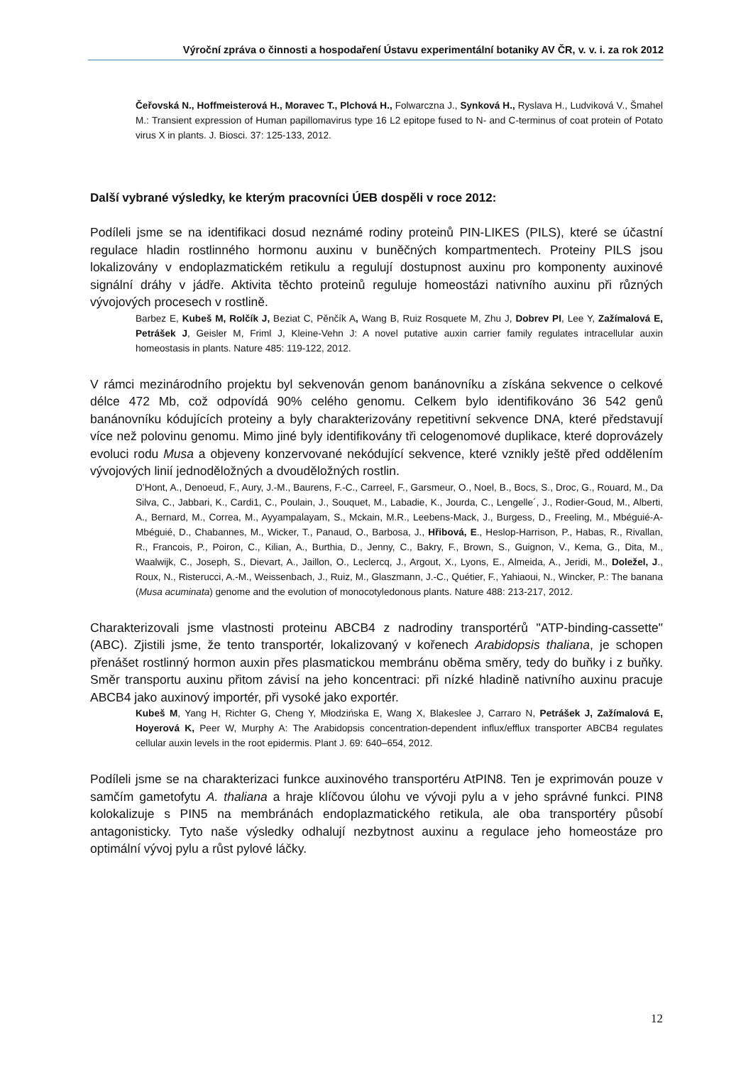Výroční zpráva o činnosti a hospodaření Ústavu experimentální botaniky AV ČR, v. v. i. za rok 2012
Čeřovská N., Hoffmeisterová H., Moravec T., Plchová H., Folwarczna J., Synková H., Ryslava H., Ludviková V., Šmahel M.: Transient expression of Human papillomavirus type 16 L2 epitope fused to N- and C-terminus of coat protein of Potato virus X in plants. J. Biosci. 37: 125-133, 2012.
Další vybrané výsledky, ke kterým pracovníci ÚEB dospěli v roce 2012:
Podíleli jsme se na identifikaci dosud neznámé rodiny proteinů PIN-LIKES (PILS), které se účastní regulace hladin rostlinného hormonu auxinu v buněčných kompartmentech. Proteiny PILS jsou lokalizovány v endoplazmatickém retikulu a regulují dostupnost auxinu pro komponenty auxinové signální dráhy v jádře. Aktivita těchto proteinů reguluje homeostázi nativního auxinu při různých vývojových procesech v rostlině.
Barbez E, Kubeš M, Rolčík J, Beziat C, Pěnčík A, Wang B, Ruiz Rosquete M, Zhu J, Dobrev PI, Lee Y, Zažímalová E, Petrášek J, Geisler M, Friml J, Kleine-Vehn J: A novel putative auxin carrier family regulates intracellular auxin homeostasis in plants. Nature 485: 119-122, 2012.
V rámci mezinárodního projektu byl sekvenován genom banánovníku a získána sekvence o celkové délce 472 Mb, což odpovídá 90% celého genomu. Celkem bylo identifikováno 36 542 genů banánovníku kódujících proteiny a byly charakterizovány repetitivní sekvence DNA, které představují více než polovinu genomu. Mimo jiné byly identifikovány tři celogenomové duplikace, které doprovázely evoluci rodu Musa a objeveny konzervované nekódující sekvence, které vznikly ještě před oddělením vývojových linií jednoděložných a dvouděložných rostlin.
D’Hont, A., Denoeud, F., Aury, J.-M., Baurens, F.-C., Carreel, F., Garsmeur, O., Noel, B., Bocs, S., Droc, G., Rouard, M., Da Silva, C., Jabbari, K., Cardi1, C., Poulain, J., Souquet, M., Labadie, K., Jourda, C., Lengelle´, J., Rodier-Goud, M., Alberti, A., Bernard, M., Correa, M., Ayyampalayam, S., Mckain, M.R., Leebens-Mack, J., Burgess, D., Freeling, M., Mbéguié-A-Mbéguié, D., Chabannes, M., Wicker, T., Panaud, O., Barbosa, J., Hřibová, E., Heslop-Harrison, P., Habas, R., Rivallan, R., Francois, P., Poiron, C., Kilian, A., Burthia, D., Jenny, C., Bakry, F., Brown, S., Guignon, V., Kema, G., Dita, M., Waalwijk, C., Joseph, S., Dievart, A., Jaillon, O., Leclercq, J., Argout, X., Lyons, E., Almeida, A., Jeridi, M., Doležel, J., Roux, N., Risterucci, A.-M., Weissenbach, J., Ruiz, M., Glaszmann, J.-C., Quétier, F., Yahiaoui, N., Wincker, P.: The banana (Musa acuminata) genome and the evolution of monocotyledonous plants. Nature 488: 213-217, 2012.
Charakterizovali jsme vlastnosti proteinu ABCB4 z nadrodiny transportérů "ATP-binding-cassette" (ABC). Zjistili jsme, že tento transportér, lokalizovaný v kořenech Arabidopsis thaliana, je schopen přenášet rostlinný hormon auxin přes plasmatickou membránu oběma směry, tedy do buňky i z buňky. Směr transportu auxinu přitom závisí na jeho koncentraci: při nízké hladině nativního auxinu pracuje ABCB4 jako auxinový importér, při vysoké jako exportér.
Kubeš M, Yang H, Richter G, Cheng Y, Młodzińska E, Wang X, Blakeslee J, Carraro N, Petrášek J, Zažímalová E, Hoyerová K, Peer W, Murphy A: The Arabidopsis concentration-dependent influx/efflux transporter ABCB4 regulates cellular auxin levels in the root epidermis. Plant J. 69: 640–654, 2012.
Podíleli jsme se na charakterizaci funkce auxinového transportéru AtPIN8. Ten je exprimován pouze v samčím gametofytu A. thaliana a hraje klíčovou úlohu ve vývoji pylu a v jeho správné funkci. PIN8 kolokalizuje s PIN5 na membránách endoplazmatického retikula, ale oba transportéry působí antagonisticky. Tyto naše výsledky odhalují nezbytnost auxinu a regulace jeho homeostáze pro optimální vývoj pylu a růst pylové láčky.
12